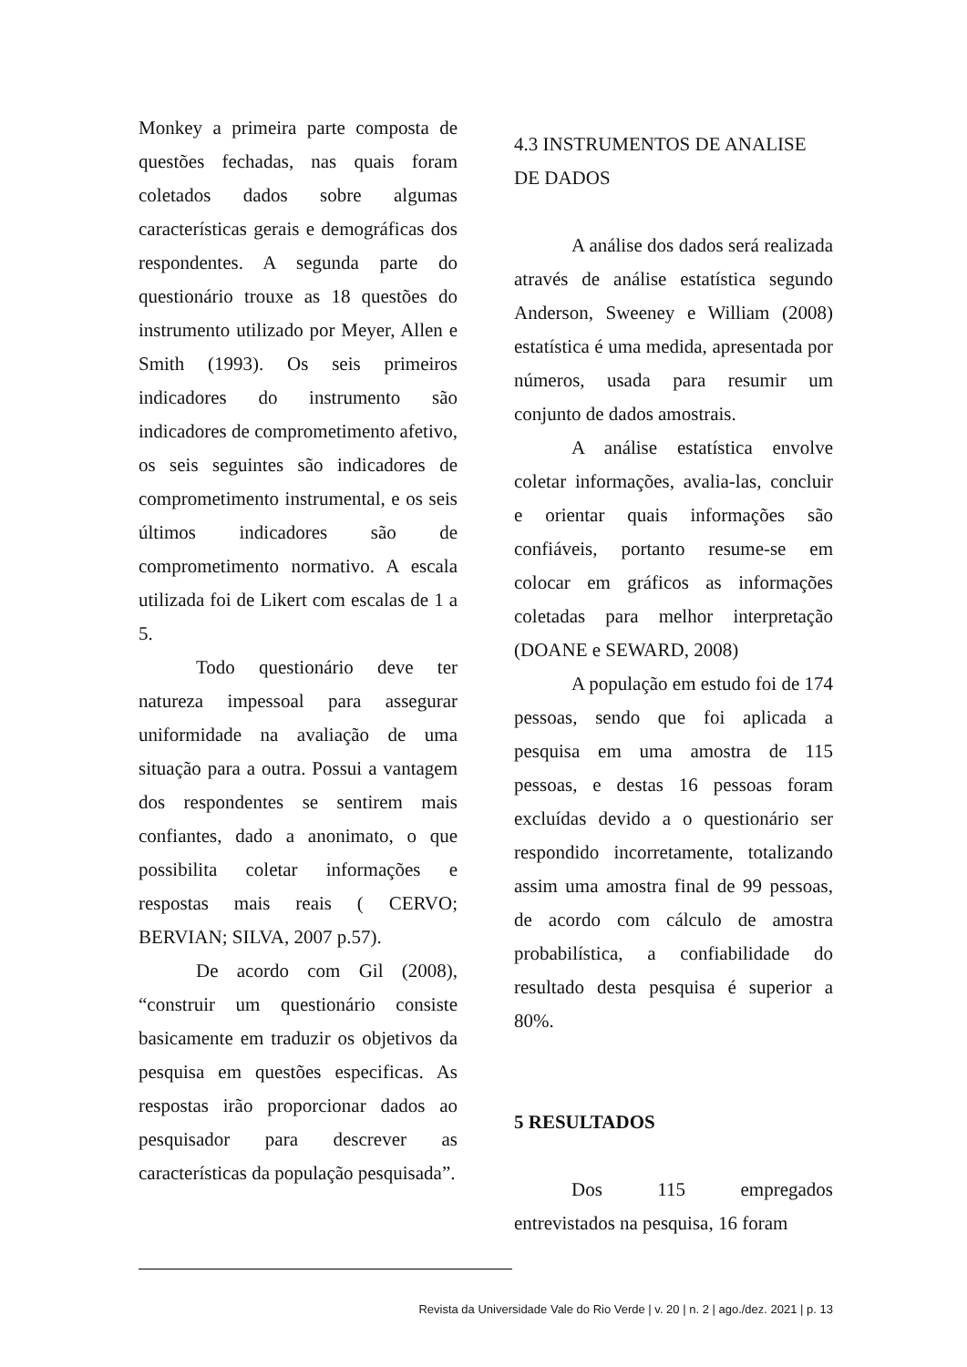Monkey a primeira parte composta de questões fechadas, nas quais foram coletados dados sobre algumas características gerais e demográficas dos respondentes. A segunda parte do questionário trouxe as 18 questões do instrumento utilizado por Meyer, Allen e Smith (1993). Os seis primeiros indicadores do instrumento são indicadores de comprometimento afetivo, os seis seguintes são indicadores de comprometimento instrumental, e os seis últimos indicadores são de comprometimento normativo. A escala utilizada foi de Likert com escalas de 1 a 5.
Todo questionário deve ter natureza impessoal para assegurar uniformidade na avaliação de uma situação para a outra. Possui a vantagem dos respondentes se sentirem mais confiantes, dado a anonimato, o que possibilita coletar informações e respostas mais reais ( CERVO; BERVIAN; SILVA, 2007 p.57).
De acordo com Gil (2008), “construir um questionário consiste basicamente em traduzir os objetivos da pesquisa em questões especificas. As respostas irão proporcionar dados ao pesquisador para descrever as características da população pesquisada”.
4.3 INSTRUMENTOS DE ANALISE DE DADOS
A análise dos dados será realizada através de análise estatística segundo Anderson, Sweeney e William (2008) estatística é uma medida, apresentada por números, usada para resumir um conjunto de dados amostrais.
A análise estatística envolve coletar informações, avalia-las, concluir e orientar quais informações são confiáveis, portanto resume-se em colocar em gráficos as informações coletadas para melhor interpretação (DOANE e SEWARD, 2008)
A população em estudo foi de 174 pessoas, sendo que foi aplicada a pesquisa em uma amostra de 115 pessoas, e destas 16 pessoas foram excluídas devido a o questionário ser respondido incorretamente, totalizando assim uma amostra final de 99 pessoas, de acordo com cálculo de amostra probabilística, a confiabilidade do resultado desta pesquisa é superior a 80%.
5 RESULTADOS
Dos 115 empregados entrevistados na pesquisa, 16 foram
Revista da Universidade Vale do Rio Verde | v. 20 | n. 2 | ago./dez. 2021 | p. 13